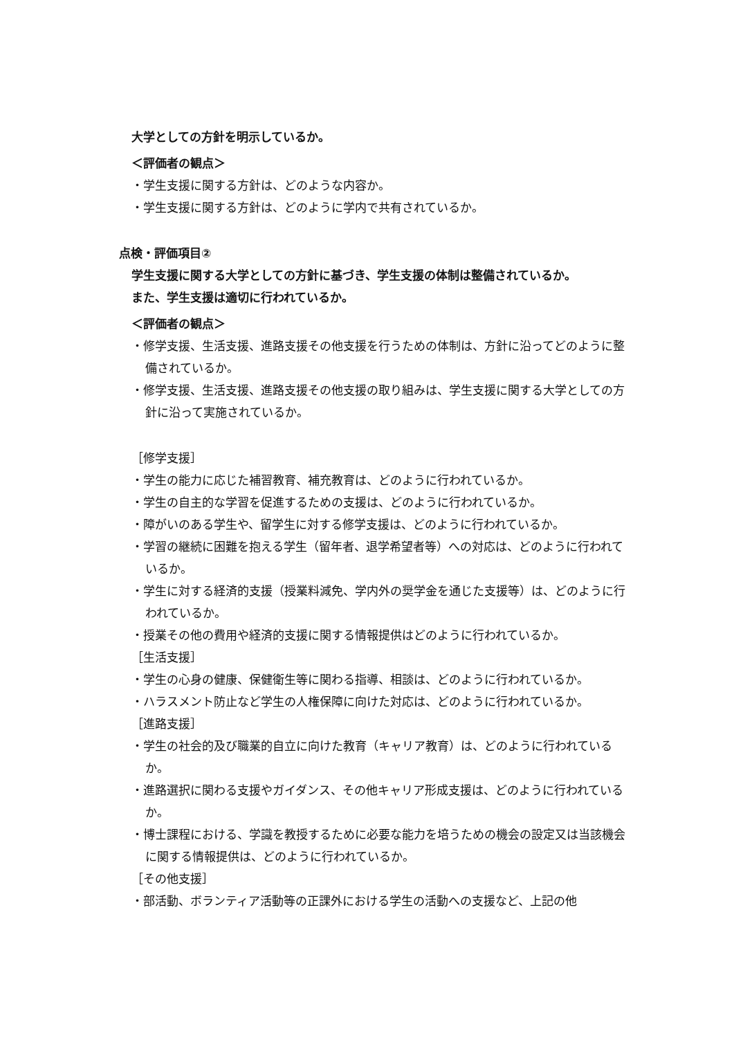大学としての方針を明示しているか。
＜評価者の観点＞
・学生支援に関する方針は、どのような内容か。
・学生支援に関する方針は、どのように学内で共有されているか。
点検・評価項目②
学生支援に関する大学としての方針に基づき、学生支援の体制は整備されているか。
また、学生支援は適切に行われているか。
＜評価者の観点＞
・修学支援、生活支援、進路支援その他支援を行うための体制は、方針に沿ってどのように整備されているか。
・修学支援、生活支援、進路支援その他支援の取り組みは、学生支援に関する大学としての方針に沿って実施されているか。
［修学支援］
・学生の能力に応じた補習教育、補充教育は、どのように行われているか。
・学生の自主的な学習を促進するための支援は、どのように行われているか。
・障がいのある学生や、留学生に対する修学支援は、どのように行われているか。
・学習の継続に困難を抱える学生（留年者、退学希望者等）への対応は、どのように行われているか。
・学生に対する経済的支援（授業料減免、学内外の奨学金を通じた支援等）は、どのように行われているか。
・授業その他の費用や経済的支援に関する情報提供はどのように行われているか。
［生活支援］
・学生の心身の健康、保健衛生等に関わる指導、相談は、どのように行われているか。
・ハラスメント防止など学生の人権保障に向けた対応は、どのように行われているか。
［進路支援］
・学生の社会的及び職業的自立に向けた教育（キャリア教育）は、どのように行われているか。
・進路選択に関わる支援やガイダンス、その他キャリア形成支援は、どのように行われているか。
・博士課程における、学識を教授するために必要な能力を培うための機会の設定又は当該機会に関する情報提供は、どのように行われているか。
［その他支援］
・部活動、ボランティア活動等の正課外における学生の活動への支援など、上記の他